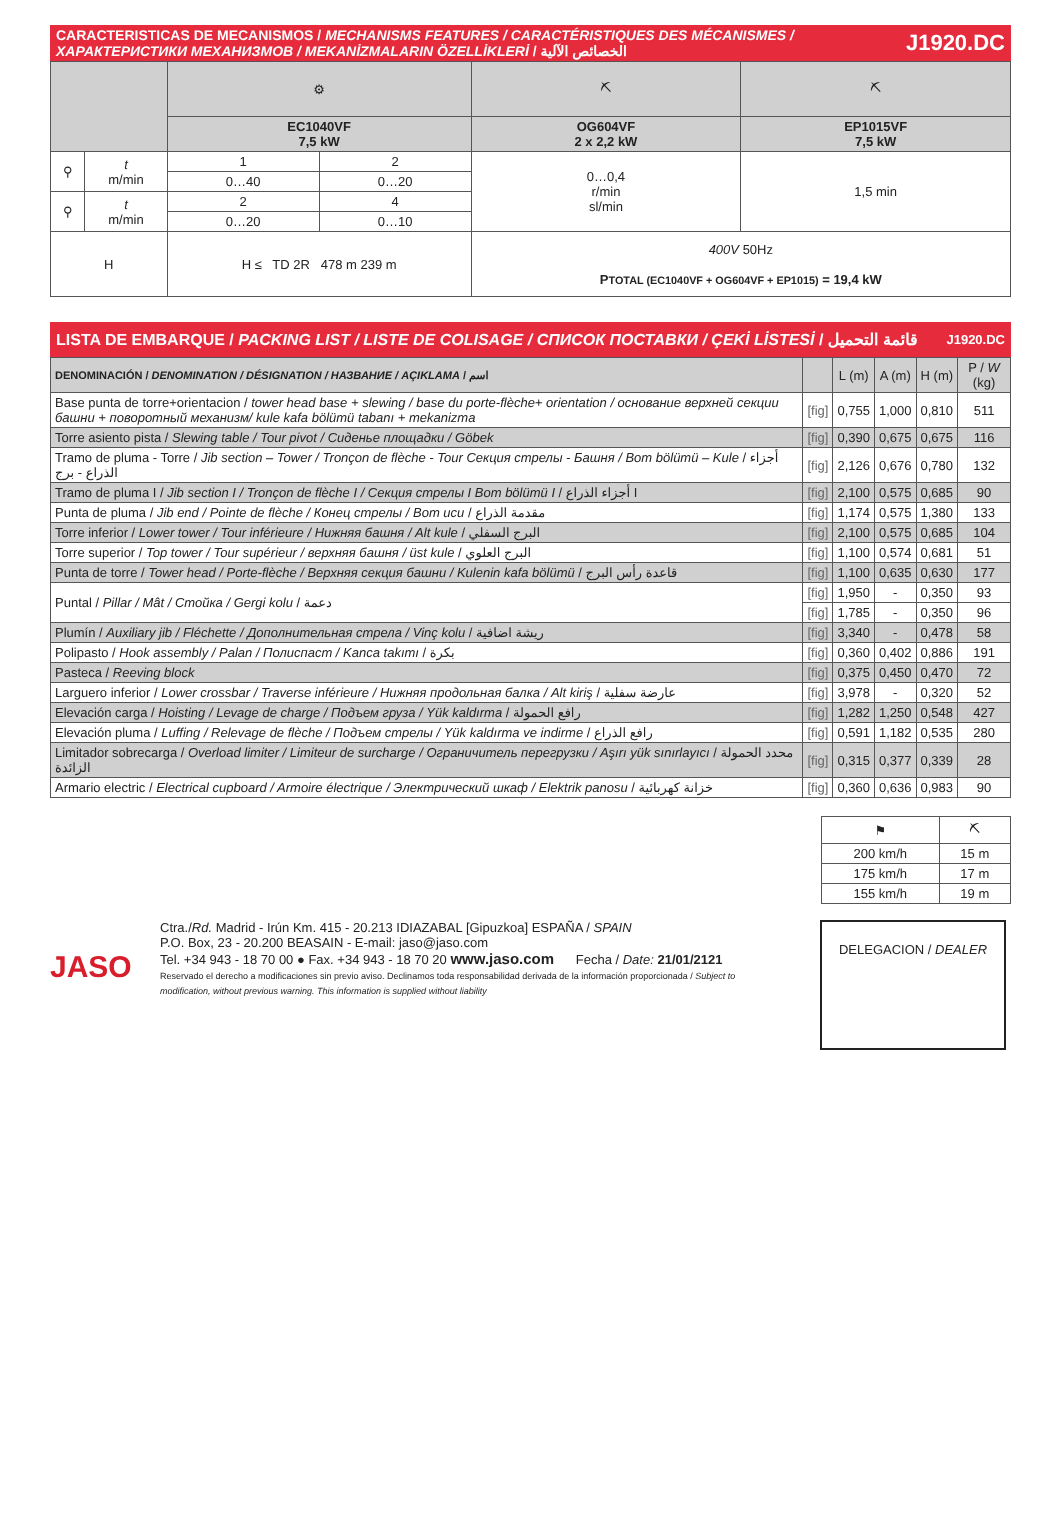CARACTERISTICAS DE MECANISMOS / MECHANISMS FEATURES / CARACTÉRISTIQUES DES MÉCANISMES / ХАРАКТЕРИСТИКИ МЕХАНИЗМОВ / MEKANİZMALARIN ÖZELLİKLERİ / الخصائص الآلية
J1920.DC
| | | ⚙ | | ⛏ | ⛏ |
| | | EC1040VF 7,5 kW | | OG604VF 2 x 2,2 kW | EP1015VF 7,5 kW |
| ⚲ | t m/min | 1 | 2 | 0…0,4 r/min sl/min | 1,5 min |
| | | 0…40 | 0…20 | | |
| ⚲ | t m/min | 2 | 4 | | |
| | | 0…20 | 0…10 | | |
| H | | H ≤ TD 2R 478 m 239 m | | 400V 50Hz P TOTAL (EC1040VF + OG604VF + EP1015) = 19,4 kW | |
LISTA DE EMBARQUE / PACKING LIST / LISTE DE COLISAGE / СПИСОК ПОСТАВКИ / ÇEKİ LİSTESİ / قائمة التحميل
J1920.DC
| DENOMINACIÓN / DENOMINATION / DÉSIGNATION / НАЗВАНИЕ / AÇIKLAMA / اسم | | L (m) | A (m) | H (m) | P / W (kg) |
| Base punta de torre+orientacion / tower head base + slewing / base du porte-flèche+ orientation / основание верхней секции башни + поворотный механизм/ kule kafa bölümü tabanı + mekanizma | [fig] | 0,755 | 1,000 | 0,810 | 511 |
| Torre asiento pista / Slewing table / Tour pivot / Сиденье площадки / Göbek | [fig] | 0,390 | 0,675 | 0,675 | 116 |
| Tramo de pluma - Torre / Jib section – Tower / Tronçon de flèche - Tour Секция стрелы - Башня / Bom bölümü – Kule / أجزاء الذراع - برج | [fig] | 2,126 | 0,676 | 0,780 | 132 |
| Tramo de pluma I / Jib section I / Tronçon de flèche I / Секция стрелы I Bom bölümü I / أجزاء الذراع I | [fig] | 2,100 | 0,575 | 0,685 | 90 |
| Punta de pluma / Jib end / Pointe de flèche / Конец стрелы / Bom ucu / مقدمة الذراع | [fig] | 1,174 | 0,575 | 1,380 | 133 |
| Torre inferior / Lower tower / Tour inférieure / Нижняя башня / Alt kule / البرج السفلي | [fig] | 2,100 | 0,575 | 0,685 | 104 |
| Torre superior / Top tower / Tour supérieur / верхняя башня / üst kule / البرج العلوي | [fig] | 1,100 | 0,574 | 0,681 | 51 |
| Punta de torre / Tower head / Porte-flèche / Верхняя секция башни / Kulenin kafa bölümü / قاعدة رأس البرج | [fig] | 1,100 | 0,635 | 0,630 | 177 |
| Puntal / Pillar / Mât / Стойка / Gergi kolu / دعمة | [fig] | 1,950 | - | 0,350 | 93 |
| | [fig] | 1,785 | - | 0,350 | 96 |
| Plumín / Auxiliary jib / Fléchette / Дополнительная стрела / Vinç kolu / ريشة اضافية | [fig] | 3,340 | - | 0,478 | 58 |
| Polipasto / Hook assembly / Palan / Полиспаст / Kanca takımı / بكرة | [fig] | 0,360 | 0,402 | 0,886 | 191 |
| Pasteca / Reeving block | [fig] | 0,375 | 0,450 | 0,470 | 72 |
| Larguero inferior / Lower crossbar / Traverse inférieure / Нижняя продольная балка / Alt kiriş / عارضة سفلية | [fig] | 3,978 | - | 0,320 | 52 |
| Elevación carga / Hoisting / Levage de charge / Подъем груза / Yük kaldırma / رافع الحمولة | [fig] | 1,282 | 1,250 | 0,548 | 427 |
| Elevación pluma / Luffing / Relevage de flèche / Подъем стрелы / Yük kaldırma ve indirme / رافع الذراع | [fig] | 0,591 | 1,182 | 0,535 | 280 |
| Limitador sobrecarga / Overload limiter / Limiteur de surcharge / Ограничитель перегрузки / Aşırı yük sınırlayıcı / محدد الحمولة الزائدة | [fig] | 0,315 | 0,377 | 0,339 | 28 |
| Armario electric / Electrical cupboard / Armoire électrique / Электрический шкаф / Elektrik panosu / خزانة كهربائية | [fig] | 0,360 | 0,636 | 0,983 | 90 |
| ⚑ | ⛏ |
| 200 km/h | 15 m |
| 175 km/h | 17 m |
| 155 km/h | 19 m |
JASO
Ctra./Rd. Madrid - Irún Km. 415 - 20.213 IDIAZABAL [Gipuzkoa] ESPAÑA / SPAIN
P.O. Box, 23 - 20.200 BEASAIN - E-mail: jaso@jaso.com
Tel. +34 943 - 18 70 00 ● Fax. +34 943 - 18 70 20 www.jaso.com Fecha / Date: 21/01/2121
Reservado el derecho a modificaciones sin previo aviso. Declinamos toda responsabilidad derivada de la información proporcionada / Subject to modification, without previous warning. This information is supplied without liability
DELEGACION / DEALER